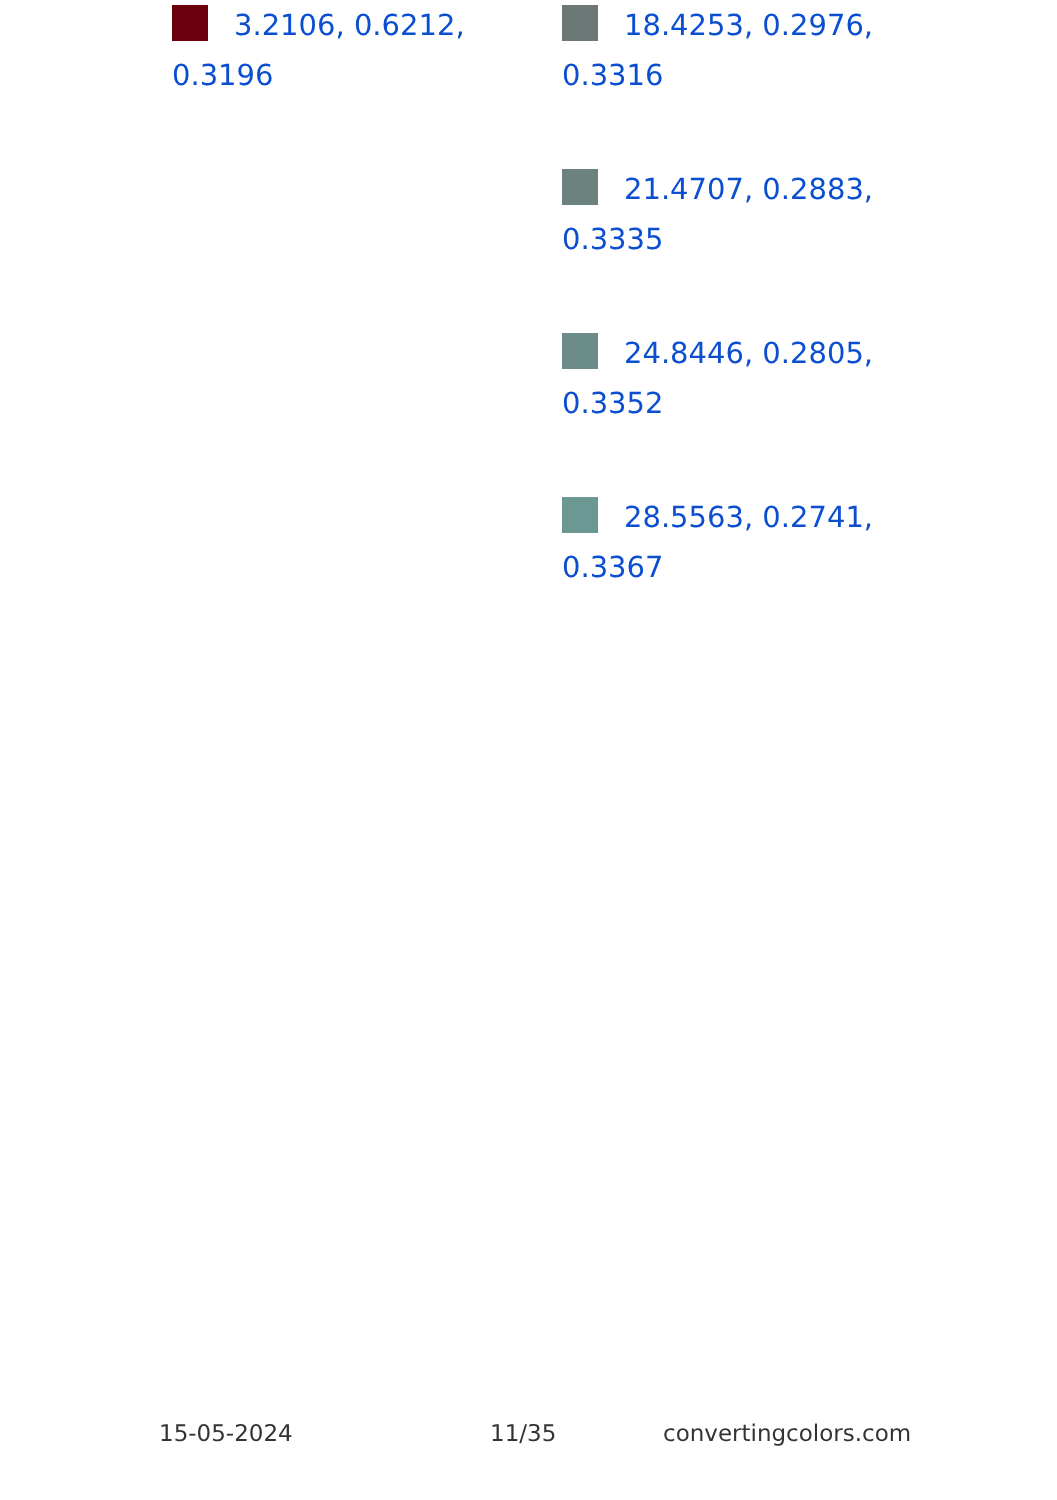3.2106, 0.6212, 0.3196 18.4253, 0.2976, 0.3316
21.4707, 0.2883, 0.3335
24.8446, 0.2805, 0.3352
28.5563, 0.2741, 0.3367
15-05-2024 11/35 convertingcolors.com